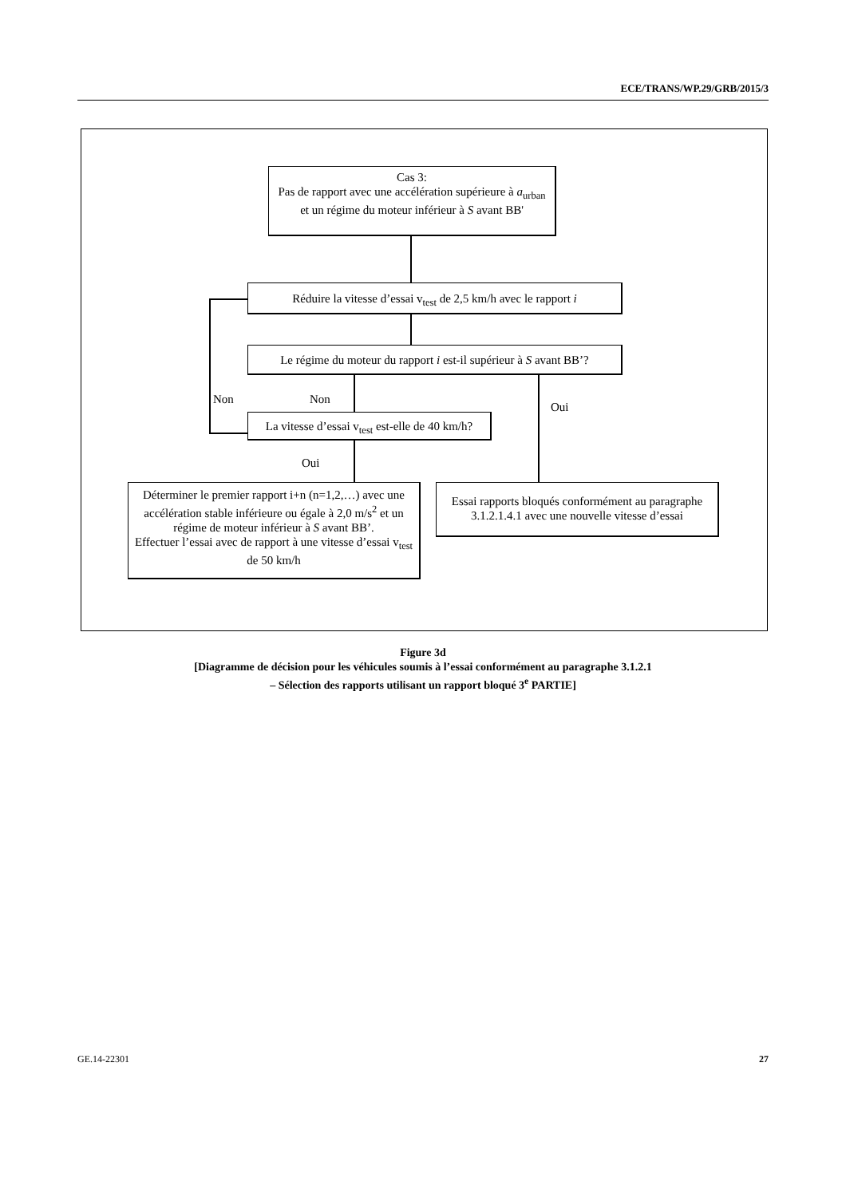ECE/TRANS/WP.29/GRB/2015/3
Cas 3:
Pas de rapport avec une accélération supérieure à a<sub>urban</sub>
et un régime du moteur inférieur à S avant BB'
Réduire la vitesse d’essai v<sub>test</sub> de 2,5 km/h avec le rapport i
Le régime du moteur du rapport i est-il supérieur à S avant BB’?
Non Non
Oui
La vitesse d’essai v<sub>test</sub> est-elle de 40 km/h?
Oui
Déterminer le premier rapport i+n (n=1,2,…) avec une accélération stable inférieure ou égale à 2,0 m/s<sup>2</sup> et un régime de moteur inférieur à S avant BB’.
Effectuer l’essai avec de rapport à une vitesse d’essai v<sub>test</sub> de 50 km/h
Essai rapports bloqués conformément au paragraphe 3.1.2.1.4.1 avec une nouvelle vitesse d’essai
Figure 3d
[Diagramme de décision pour les véhicules soumis à l’essai conformément au paragraphe 3.1.2.1
– Sélection des rapports utilisant un rapport bloqué 3<sup>e</sup> PARTIE]
GE.14-22301 27